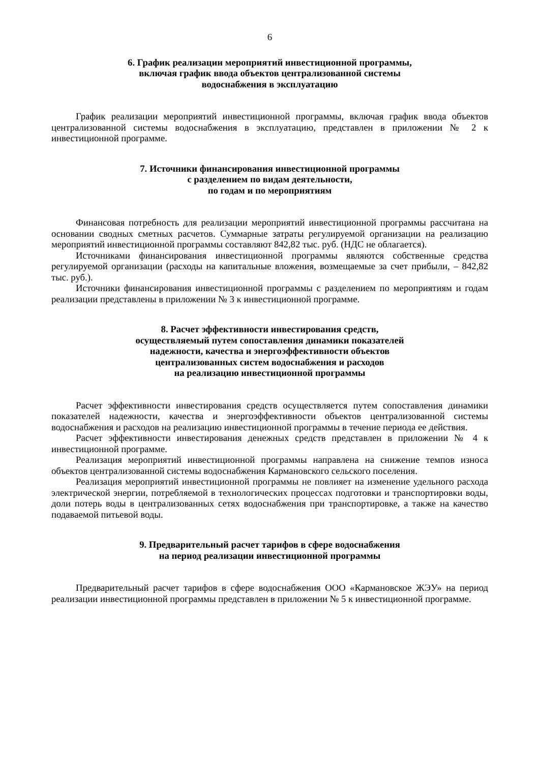6
6. График реализации мероприятий инвестиционной программы,
включая график ввода объектов централизованной системы
водоснабжения в эксплуатацию
График реализации мероприятий инвестиционной программы, включая график ввода объектов централизованной системы водоснабжения в эксплуатацию, представлен в приложении № 2 к инвестиционной программе.
7. Источники финансирования инвестиционной программы
с разделением по видам деятельности,
по годам и по мероприятиям
Финансовая потребность для реализации мероприятий инвестиционной программы рассчитана на основании сводных сметных расчетов. Суммарные затраты регулируемой организации на реализацию мероприятий инвестиционной программы составляют 842,82 тыс. руб. (НДС не облагается).
Источниками финансирования инвестиционной программы являются собственные средства регулируемой организации (расходы на капитальные вложения, возмещаемые за счет прибыли, – 842,82 тыс. руб.).
Источники финансирования инвестиционной программы с разделением по мероприятиям и годам реализации представлены в приложении № 3 к инвестиционной программе.
8. Расчет эффективности инвестирования средств,
осуществляемый путем сопоставления динамики показателей
надежности, качества и энергоэффективности объектов
централизованных систем водоснабжения и расходов
на реализацию инвестиционной программы
Расчет эффективности инвестирования средств осуществляется путем сопоставления динамики показателей надежности, качества и энергоэффективности объектов централизованной системы водоснабжения и расходов на реализацию инвестиционной программы в течение периода ее действия.
Расчет эффективности инвестирования денежных средств представлен в приложении № 4 к инвестиционной программе.
Реализация мероприятий инвестиционной программы направлена на снижение темпов износа объектов централизованной системы водоснабжения Кармановского сельского поселения.
Реализация мероприятий инвестиционной программы не повлияет на изменение удельного расхода электрической энергии, потребляемой в технологических процессах подготовки и транспортировки воды, доли потерь воды в централизованных сетях водоснабжения при транспортировке, а также на качество подаваемой питьевой воды.
9. Предварительный расчет тарифов в сфере водоснабжения
на период реализации инвестиционной программы
Предварительный расчет тарифов в сфере водоснабжения ООО «Кармановское ЖЭУ» на период реализации инвестиционной программы представлен в приложении № 5 к инвестиционной программе.